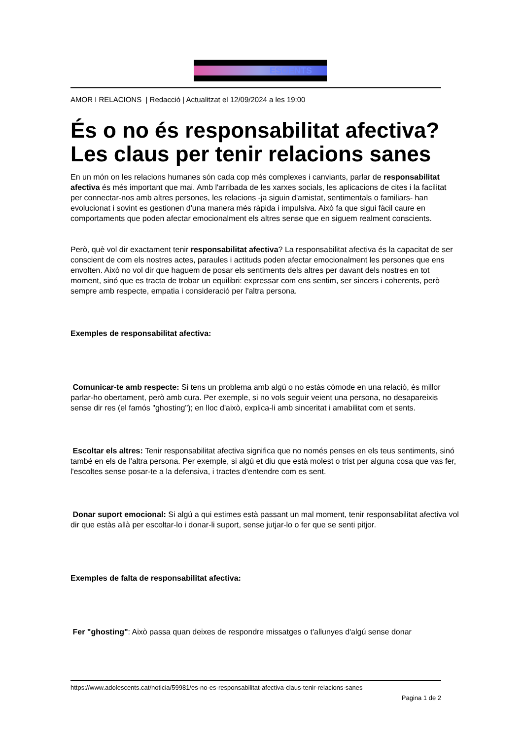ESOENTS
AMOR I RELACIONS | Redacció | Actualitzat el 12/09/2024 a les 19:00
És o no és responsabilitat afectiva? Les claus per tenir relacions sanes
En un món on les relacions humanes són cada cop més complexes i canviants, parlar de responsabilitat afectiva és més important que mai. Amb l'arribada de les xarxes socials, les aplicacions de cites i la facilitat per connectar-nos amb altres persones, les relacions -ja siguin d'amistat, sentimentals o familiars- han evolucionat i sovint es gestionen d'una manera més ràpida i impulsiva. Això fa que sigui fàcil caure en comportaments que poden afectar emocionalment els altres sense que en siguem realment conscients.
Però, què vol dir exactament tenir responsabilitat afectiva? La responsabilitat afectiva és la capacitat de ser conscient de com els nostres actes, paraules i actituds poden afectar emocionalment les persones que ens envolten. Això no vol dir que haguem de posar els sentiments dels altres per davant dels nostres en tot moment, sinó que es tracta de trobar un equilibri: expressar com ens sentim, ser sincers i coherents, però sempre amb respecte, empatia i consideració per l'altra persona.
Exemples de responsabilitat afectiva:
Comunicar-te amb respecte: Si tens un problema amb algú o no estàs còmode en una relació, és millor parlar-ho obertament, però amb cura. Per exemple, si no vols seguir veient una persona, no desapareixis sense dir res (el famós "ghosting"); en lloc d'això, explica-li amb sinceritat i amabilitat com et sents.
Escoltar els altres: Tenir responsabilitat afectiva significa que no només penses en els teus sentiments, sinó també en els de l'altra persona. Per exemple, si algú et diu que està molest o trist per alguna cosa que vas fer, l'escoltes sense posar-te a la defensiva, i tractes d'entendre com es sent.
Donar suport emocional: Si algú a qui estimes està passant un mal moment, tenir responsabilitat afectiva vol dir que estàs allà per escoltar-lo i donar-li suport, sense jutjar-lo o fer que se senti pitjor.
Exemples de falta de responsabilitat afectiva:
Fer "ghosting": Això passa quan deixes de respondre missatges o t'allunyes d'algú sense donar
https://www.adolescents.cat/noticia/59981/es-no-es-responsabilitat-afectiva-claus-tenir-relacions-sanes
Pagina 1 de 2